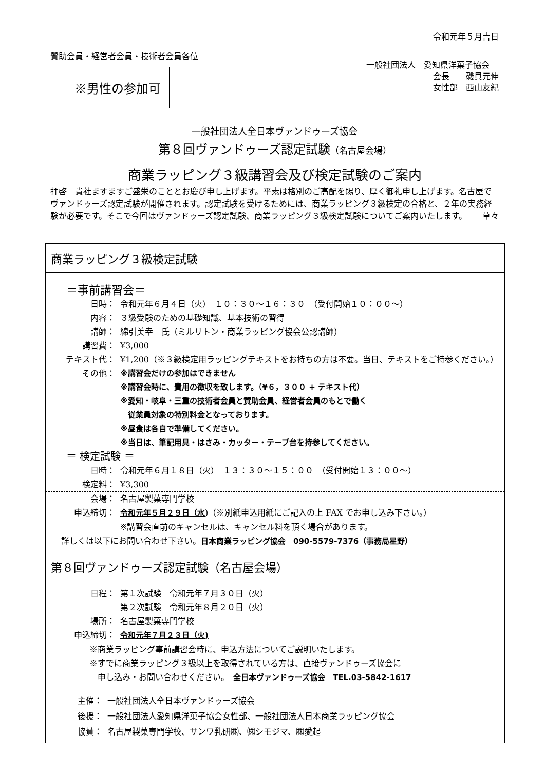令和元年５月吉日
賛助会員・経営者会員・技術者会員各位
※男性の参加可
一般社団法人　愛知県洋菓子協会
会長　　磯貝元伸
女性部　西山友紀
一般社団法人全日本ヴァンドゥーズ協会
第８回ヴァンドゥーズ認定試験（名古屋会場）
商業ラッピング３級講習会及び検定試験のご案内
拝啓　貴社ますますご盛栄のこととお慶び申し上げます。平素は格別のご高配を賜り、厚く御礼申し上げます。名古屋でヴァンドゥーズ認定試験が開催されます。認定試験を受けるためには、商業ラッピング３級検定の合格と、２年の実務経験が必要です。そこで今回はヴァンドゥーズ認定試験、商業ラッピング３級検定試験についてご案内いたします。 草々
商業ラッピング３級検定試験
＝事前講習会＝
日時： 令和元年６月４日（火）　１０：３０～１６：３０　（受付開始１０：００～）
内容： ３級受験のための基礎知識、基本技術の習得
講師： 綿引美幸　氏（ミルリトン・商業ラッピング協会公認講師）
講習費： ¥3,000
テキスト代： ¥1,200（※３級検定用ラッピングテキストをお持ちの方は不要。当日、テキストをご持参ください。）
その他： ※講習会だけの参加はできません
※講習会時に、費用の徴収を致します。（¥６，３００ + テキスト代）
※愛知・岐阜・三重の技術者会員と賛助会員、経営者会員のもとで働く
　従業員対象の特別料金となっております。
※昼食は各自で準備してください。
※当日は、筆記用具・はさみ・カッター・テープ台を持参してください。
＝ 検定試験 ＝
日時： 令和元年６月１８日（火）　１３：３０～１５：００　（受付開始１３：００～）
検定料： ¥3,300
会場： 名古屋製菓専門学校
申込締切： 令和元年５月２９日（水)（※別紙申込用紙にご記入の上 FAX でお申し込み下さい。）
※講習会直前のキャンセルは、キャンセル料を頂く場合があります。
詳しくは以下にお問い合わせ下さい。日本商業ラッピング協会　090-5579-7376（事務局星野）
第８回ヴァンドゥーズ認定試験（名古屋会場）
日程： 第１次試験　令和元年７月３０日（火）
第２次試験　令和元年８月２０日（火）
場所： 名古屋製菓専門学校
申込締切： 令和元年７月２３日（火)
※商業ラッピング事前講習会時に、申込方法についてご説明いたします。
※すでに商業ラッピング３級以上を取得されている方は、直接ヴァンドゥーズ協会に
　申し込み・お問い合わせください。　全日本ヴァンドゥーズ協会　TEL.03-5842-1617
主催： 一般社団法人全日本ヴァンドゥーズ協会
後援： 一般社団法人愛知県洋菓子協会女性部、一般社団法人日本商業ラッピング協会
協賛： 名古屋製菓専門学校、サンワ乳研㈱、㈱シモジマ、㈱愛起